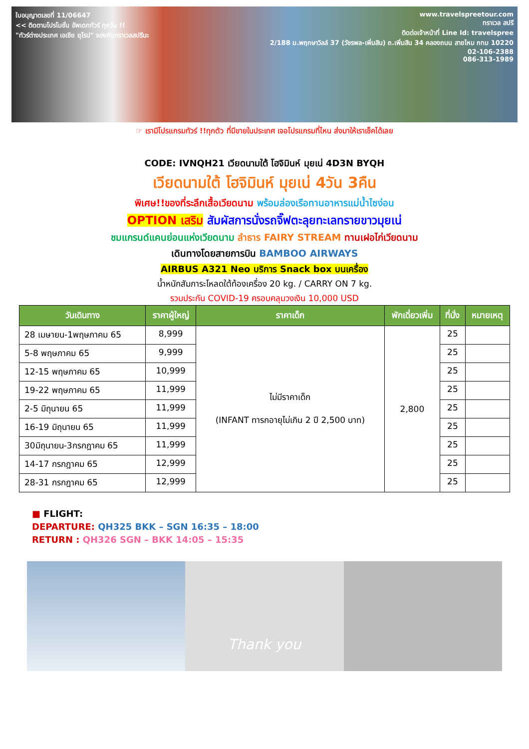ใบอนุญาตเลขที่ 11/06647
<< ติดตามโปรโมชั่น อัพเดททัวร์ ทุกวัน !!
"ทัวร์ต่างประเทศ เอเชีย ยุโรป" จองกับทราเวลสปรีนะ
www.travelspreetour.com
ทราเวล สปรี
ติดต่อเจ้าหน้าที่ Line Id: travelspree
2/188 ม.พฤกษาวิลล์ 37 (วัชรพล-เพิ่มสิน) ถ.เพิ่มสิน 34 คลองถนน สายไหม กทม 10220
02-106-2388
086-313-1989
☞ เรามีโปรแกรมทัวร์ !!ทุกตัว ที่มีขายในประเทศ เจอโปรแกรมที่ไหน ส่งมาให้เราเช็คได้เลย
CODE: IVNQH21 เวียดนามใต้ โฮจิมินห์ มุยเน่ 4D3N BYQH
เวียดนามใต้ โฮจิมินห์ มุยเน่ 4วัน 3คืน
พิเศษ!!ของที่ระลึกเสื้อเวียดนาม พร้อมล่องเรือทานอาหารแม่น้ำไซง่อน
OPTION เสริม สัมผัสการนั่งรถจิ๊ฟตะลุยทะเลทรายขาวมุยเน่
ชมแกรนด์แคนย่อนแห่งเวียดนาม ลำธาร FAIRY STREAM ทานเฝอไก่เวียดนาม
เดินทางโดยสายการบิน BAMBOO AIRWAYS
AIRBUS A321 Neo บริการ Snack box บนเครื่อง
น้ำหนักสัมภาระโหลดใต้ท้องเครื่อง 20 kg. / CARRY ON 7 kg.
รวมประกัน COVID-19 ครอบคลุมวงเงิน 10,000 USD
| วันเดินทาง | ราคาผู้ใหญ่ | ราคาเด็ก | พักเดี่ยวเพิ่ม | ที่นั่ง | หมายเหตุ |
| --- | --- | --- | --- | --- | --- |
| 28 เมษายน-1พฤษภาคม 65 | 8,999 | ไม่มีราคาเด็ก (INFANT ทารกอายุไม่เกิน 2 ปี 2,500 บาท) | 2,800 | 25 | |
| 5-8 พฤษภาคม 65 | 9,999 | | | 25 | |
| 12-15 พฤษภาคม 65 | 10,999 | | | 25 | |
| 19-22 พฤษภาคม 65 | 11,999 | | | 25 | |
| 2-5 มิถุนายน 65 | 11,999 | | | 25 | |
| 16-19 มิถุนายน 65 | 11,999 | | | 25 | |
| 30มิถุนายน-3กรกฎาคม 65 | 11,999 | | | 25 | |
| 14-17 กรกฎาคม 65 | 12,999 | | | 25 | |
| 28-31 กรกฎาคม 65 | 12,999 | | | 25 | |
■ FLIGHT:
DEPARTURE: QH325 BKK – SGN 16:35 – 18:00
RETURN : QH326 SGN – BKK 14:05 – 15:35
Thank you